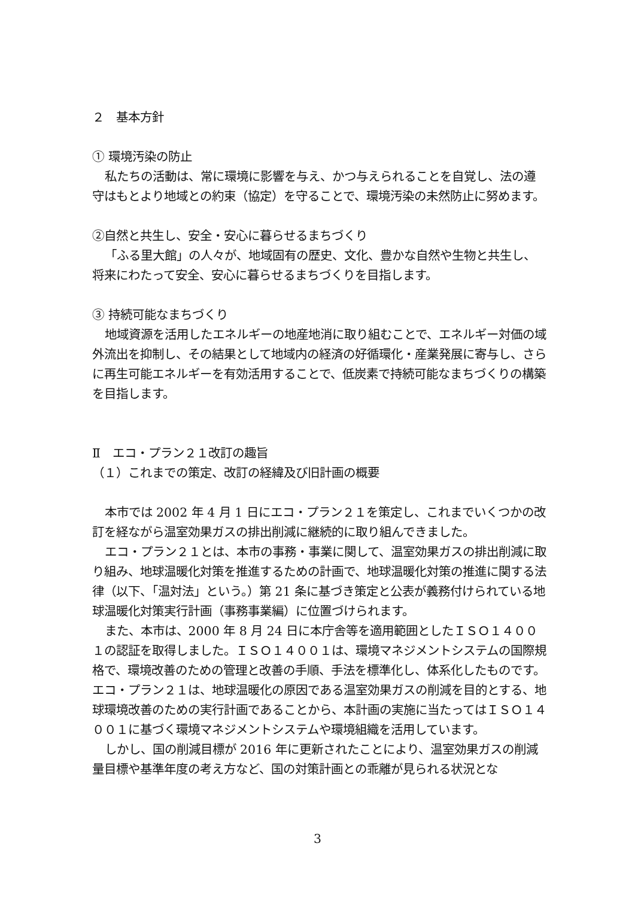２　基本方針
① 環境汚染の防止
私たちの活動は、常に環境に影響を与え、かつ与えられることを自覚し、法の遵守はもとより地域との約束（協定）を守ることで、環境汚染の未然防止に努めます。
②自然と共生し、安全・安心に暮らせるまちづくり
「ふる里大館」の人々が、地域固有の歴史、文化、豊かな自然や生物と共生し、将来にわたって安全、安心に暮らせるまちづくりを目指します。
③ 持続可能なまちづくり
地域資源を活用したエネルギーの地産地消に取り組むことで、エネルギー対価の域外流出を抑制し、その結果として地域内の経済の好循環化・産業発展に寄与し、さらに再生可能エネルギーを有効活用することで、低炭素で持続可能なまちづくりの構築を目指します。
Ⅱ　エコ・プラン２１改訂の趣旨
（１）これまでの策定、改訂の経緯及び旧計画の概要
本市では 2002 年 4 月 1 日にエコ・プラン２１を策定し、これまでいくつかの改訂を経ながら温室効果ガスの排出削減に継続的に取り組んできました。
エコ・プラン２１とは、本市の事務・事業に関して、温室効果ガスの排出削減に取り組み、地球温暖化対策を推進するための計画で、地球温暖化対策の推進に関する法律（以下、「温対法」という。）第 21 条に基づき策定と公表が義務付けられている地球温暖化対策実行計画（事務事業編）に位置づけられます。
また、本市は、2000 年 8 月 24 日に本庁舎等を適用範囲としたＩＳＯ１４００１の認証を取得しました。ＩＳＯ１４００１は、環境マネジメントシステムの国際規格で、環境改善のための管理と改善の手順、手法を標準化し、体系化したものです。エコ・プラン２１は、地球温暖化の原因である温室効果ガスの削減を目的とする、地球環境改善のための実行計画であることから、本計画の実施に当たってはＩＳＯ１４００１に基づく環境マネジメントシステムや環境組織を活用しています。
しかし、国の削減目標が 2016 年に更新されたことにより、温室効果ガスの削減量目標や基準年度の考え方など、国の対策計画との乖離が見られる状況とな
3